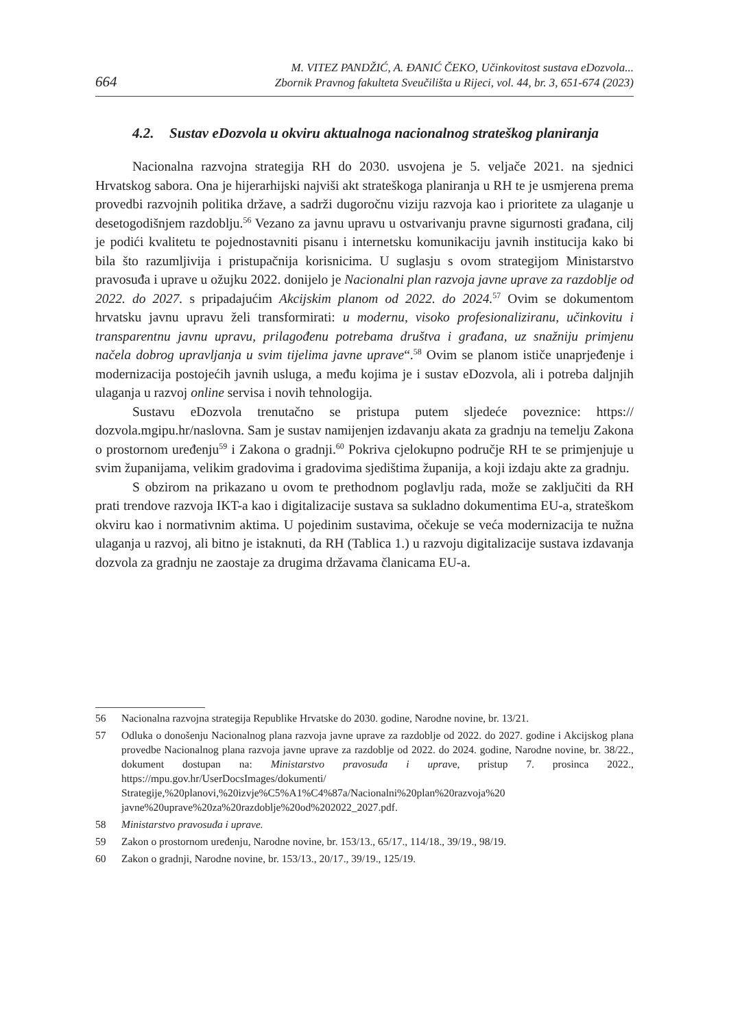664
M. VITEZ PANDŽIĆ, A. ĐANIĆ ČEKO, Učinkovitost sustava eDozvola...
Zbornik Pravnog fakulteta Sveučilišta u Rijeci, vol. 44, br. 3, 651-674 (2023)
4.2. Sustav eDozvola u okviru aktualnoga nacionalnog strateškog planiranja
Nacionalna razvojna strategija RH do 2030. usvojena je 5. veljače 2021. na sjednici Hrvatskog sabora. Ona je hijerarhijski najviši akt strateškoga planiranja u RH te je usmjerena prema provedbi razvojnih politika države, a sadrži dugoročnu viziju razvoja kao i prioritete za ulaganje u desetogodišnjem razdoblju.<sup>56</sup> Vezano za javnu upravu u ostvarivanju pravne sigurnosti građana, cilj je podići kvalitetu te pojednostavniti pisanu i internetsku komunikaciju javnih institucija kako bi bila što razumljivija i pristupačnija korisnicima. U suglasju s ovom strategijom Ministarstvo pravosuđa i uprave u ožujku 2022. donijelo je Nacionalni plan razvoja javne uprave za razdoblje od 2022. do 2027. s pripadajućim Akcijskim planom od 2022. do 2024.<sup>57</sup> Ovim se dokumentom hrvatsku javnu upravu želi transformirati: u modernu, visoko profesionaliziranu, učinkovitu i transparentnu javnu upravu, prilagođenu potrebama društva i građana, uz snažniju primjenu načela dobrog upravljanja u svim tijelima javne uprave“.<sup>58</sup> Ovim se planom ističe unaprjeđenje i modernizacija postojećih javnih usluga, a među kojima je i sustav eDozvola, ali i potreba daljnjih ulaganja u razvoj online servisa i novih tehnologija.
Sustavu eDozvola trenutačno se pristupa putem sljedeće poveznice: https:// dozvola.mgipu.hr/naslovna. Sam je sustav namijenjen izdavanju akata za gradnju na temelju Zakona o prostornom uređenju<sup>59</sup> i Zakona o gradnji.<sup>60</sup> Pokriva cjelokupno područje RH te se primjenjuje u svim županijama, velikim gradovima i gradovima sjedištima županija, a koji izdaju akte za gradnju.
S obzirom na prikazano u ovom te prethodnom poglavlju rada, može se zaključiti da RH prati trendove razvoja IKT-a kao i digitalizacije sustava sa sukladno dokumentima EU-a, strateškom okviru kao i normativnim aktima. U pojedinim sustavima, očekuje se veća modernizacija te nužna ulaganja u razvoj, ali bitno je istaknuti, da RH (Tablica 1.) u razvoju digitalizacije sustava izdavanja dozvola za gradnju ne zaostaje za drugima državama članicama EU-a.
56 Nacionalna razvojna strategija Republike Hrvatske do 2030. godine, Narodne novine, br. 13/21.
57 Odluka o donošenju Nacionalnog plana razvoja javne uprave za razdoblje od 2022. do 2027. godine i Akcijskog plana provedbe Nacionalnog plana razvoja javne uprave za razdoblje od 2022. do 2024. godine, Narodne novine, br. 38/22., dokument dostupan na: Ministarstvo pravosuđa i uprave, pristup 7. prosinca 2022., https://mpu.gov.hr/UserDocsImages/dokumenti/ Strategije,%20planovi,%20izvje%C5%A1%C4%87a/Nacionalni%20plan%20razvoja%20 javne%20uprave%20za%20razdoblje%20od%202022_2027.pdf.
58 Ministarstvo pravosuđa i uprave.
59 Zakon o prostornom uređenju, Narodne novine, br. 153/13., 65/17., 114/18., 39/19., 98/19.
60 Zakon o gradnji, Narodne novine, br. 153/13., 20/17., 39/19., 125/19.